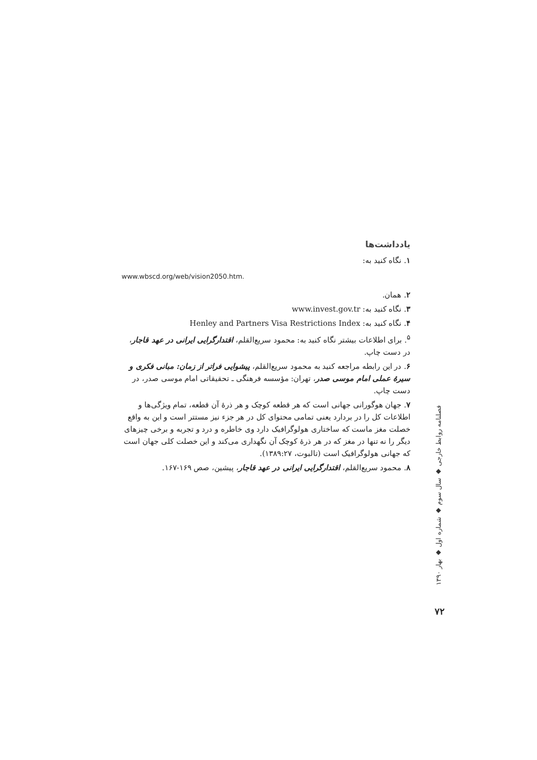یادداشت‌ها
۱. نگاه کنید به:
www.wbscd.org/web/vision2050.htm.
۲. همان.
۳. نگاه کنید به: www.invest.gov.tr
۴. نگاه کنید به: Henley and Partners Visa Restrictions Index
<sup>۵</sup>. برای اطلاعات بیشتر نگاه کنید به: محمود سریع‌القلم، اقتدارگرایی ایرانی در عهد قاجار، در دست چاپ.
۶. در این رابطه مراجعه کنید به محمود سریع‌القلم، پیشوایی فراتر از زمان: مبانی فکری و سیرهٔ عملی امام موسی صدر، تهران: مؤسسه فرهنگی ـ تحقیقاتی امام موسی صدر، در دست چاپ.
۷. جهان هوگورانی جهانی است که هر قطعه کوچک و هر ذرهٔ آن قطعه، تمام ویژگی‌ها و اطلاعات کل را در بردارد یعنی تمامی محتوای کل در هر جزء نیز مستتر است و این به واقع خصلت مغز ماست که ساختاری هولوگرافیک دارد وی خاطره و درد و تجربه و برخی چیزهای دیگر را نه تنها در مغز که در هر ذرهٔ کوچک آن نگهداری می‌کند و این خصلت کلی جهان است که جهانی هولوگرافیک است (تالبوت، ۱۳۸۹:۲۷).
۸. محمود سریع‌القلم، اقتدارگرایی ایرانی در عهد قاجار، پیشین، صص ۱۶۹-۱۶۷.
فصلنامه روابط خارجی ◆ سال سوم ◆ شماره اول ◆ بهار ۱۳۹۰
۷۲